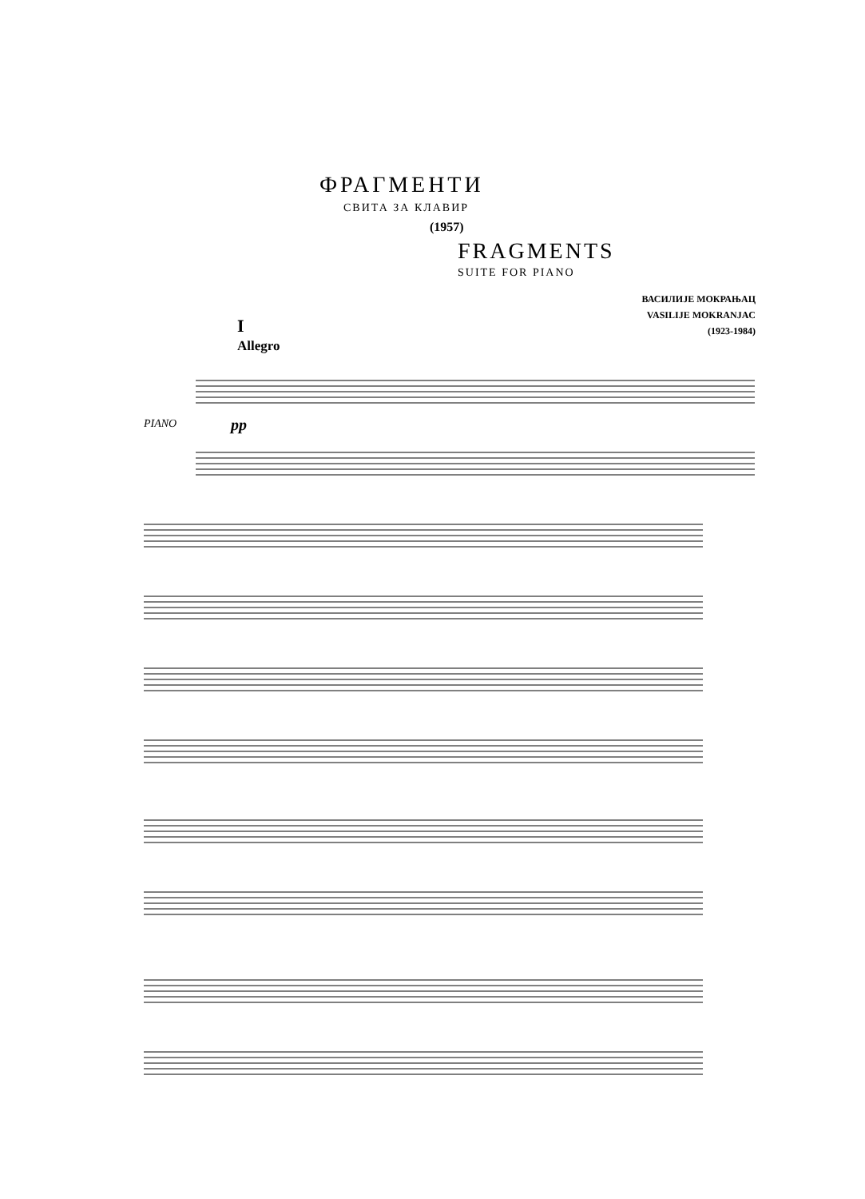ФРАГМЕНТИ
СВИТА ЗА КЛАВИР
(1957)
FRAGMENTS
SUITE FOR PIANO
ВАСИЛИЈЕ МОКРАЊАЦ
VASILIJE MOKRANJAC
(1923-1984)
I
Allegro
PIANO pp